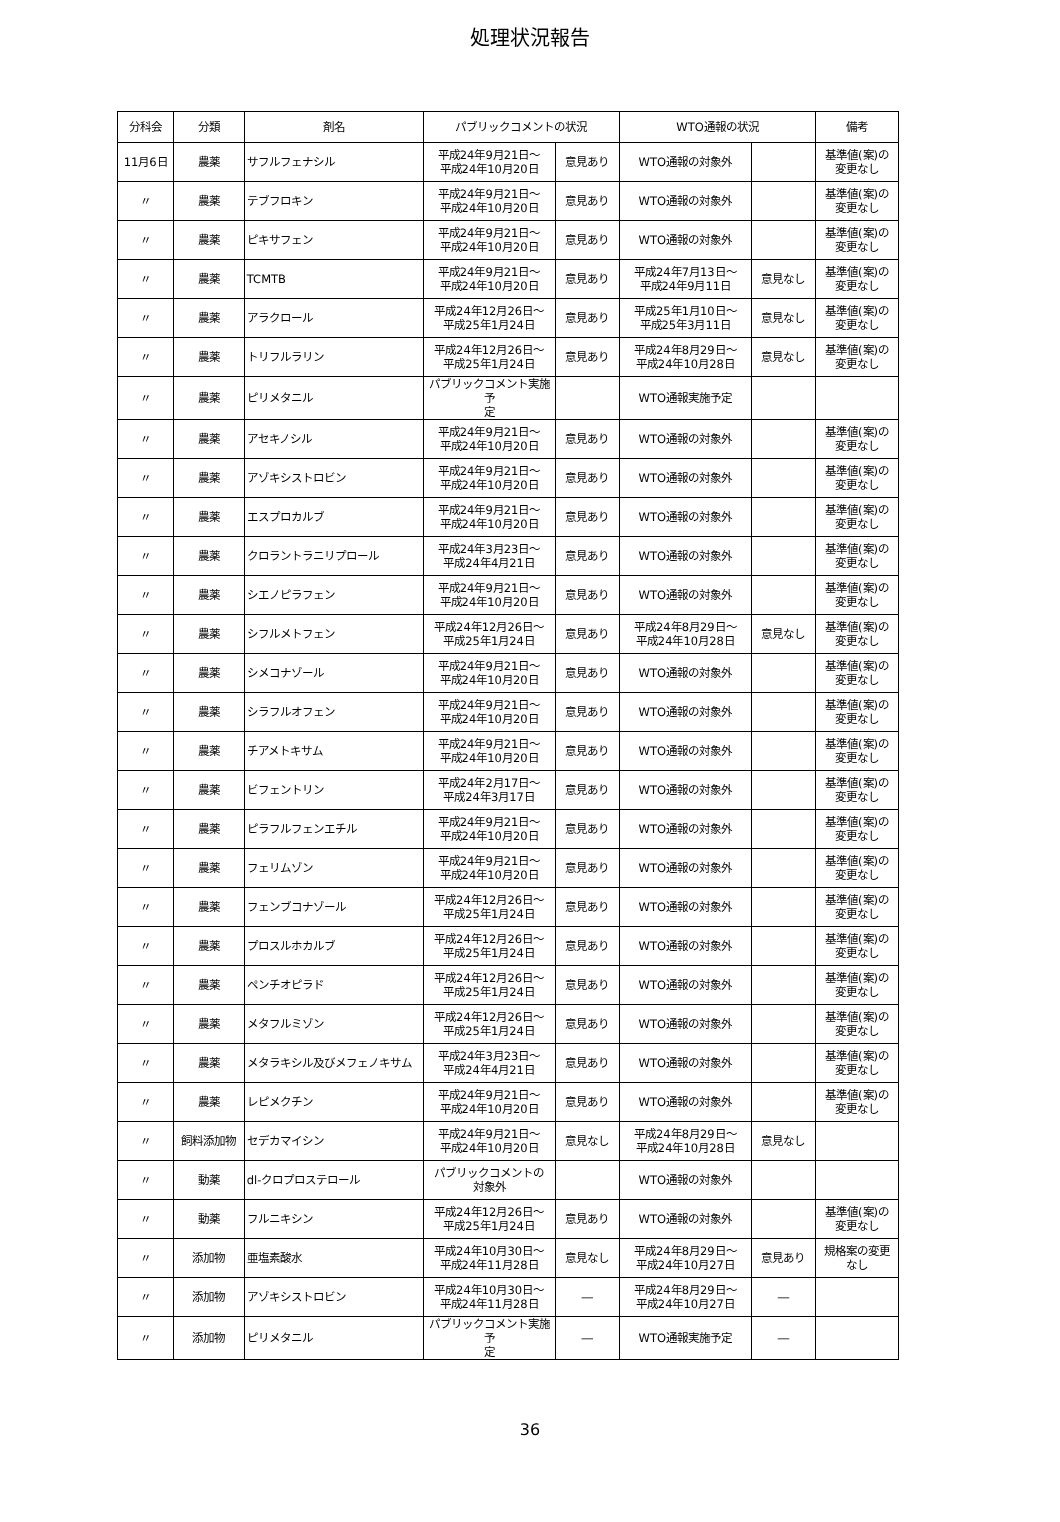処理状況報告
| 分科会 | 分類 | 剤名 | パブリックコメントの状況 | | WTO通報の状況 | | 備考 |
| --- | --- | --- | --- | --- | --- | --- | --- |
| 11月6日 | 農薬 | サフルフェナシル | 平成24年9月21日～ 平成24年10月20日 | 意見あり | WTO通報の対象外 | | 基準値(案)の 変更なし |
| 〃 | 農薬 | テブフロキン | 平成24年9月21日～ 平成24年10月20日 | 意見あり | WTO通報の対象外 | | 基準値(案)の 変更なし |
| 〃 | 農薬 | ピキサフェン | 平成24年9月21日～ 平成24年10月20日 | 意見あり | WTO通報の対象外 | | 基準値(案)の 変更なし |
| 〃 | 農薬 | TCMTB | 平成24年9月21日～ 平成24年10月20日 | 意見あり | 平成24年7月13日～ 平成24年9月11日 | 意見なし | 基準値(案)の 変更なし |
| 〃 | 農薬 | アラクロール | 平成24年12月26日～ 平成25年1月24日 | 意見あり | 平成25年1月10日～ 平成25年3月11日 | 意見なし | 基準値(案)の 変更なし |
| 〃 | 農薬 | トリフルラリン | 平成24年12月26日～ 平成25年1月24日 | 意見あり | 平成24年8月29日～ 平成24年10月28日 | 意見なし | 基準値(案)の 変更なし |
| 〃 | 農薬 | ピリメタニル | パブリックコメント実施予 定 | | WTO通報実施予定 | | |
| 〃 | 農薬 | アセキノシル | 平成24年9月21日～ 平成24年10月20日 | 意見あり | WTO通報の対象外 | | 基準値(案)の 変更なし |
| 〃 | 農薬 | アゾキシストロビン | 平成24年9月21日～ 平成24年10月20日 | 意見あり | WTO通報の対象外 | | 基準値(案)の 変更なし |
| 〃 | 農薬 | エスプロカルブ | 平成24年9月21日～ 平成24年10月20日 | 意見あり | WTO通報の対象外 | | 基準値(案)の 変更なし |
| 〃 | 農薬 | クロラントラニリプロール | 平成24年3月23日～ 平成24年4月21日 | 意見あり | WTO通報の対象外 | | 基準値(案)の 変更なし |
| 〃 | 農薬 | シエノピラフェン | 平成24年9月21日～ 平成24年10月20日 | 意見あり | WTO通報の対象外 | | 基準値(案)の 変更なし |
| 〃 | 農薬 | シフルメトフェン | 平成24年12月26日～ 平成25年1月24日 | 意見あり | 平成24年8月29日～ 平成24年10月28日 | 意見なし | 基準値(案)の 変更なし |
| 〃 | 農薬 | シメコナゾール | 平成24年9月21日～ 平成24年10月20日 | 意見あり | WTO通報の対象外 | | 基準値(案)の 変更なし |
| 〃 | 農薬 | シラフルオフェン | 平成24年9月21日～ 平成24年10月20日 | 意見あり | WTO通報の対象外 | | 基準値(案)の 変更なし |
| 〃 | 農薬 | チアメトキサム | 平成24年9月21日～ 平成24年10月20日 | 意見あり | WTO通報の対象外 | | 基準値(案)の 変更なし |
| 〃 | 農薬 | ビフェントリン | 平成24年2月17日～ 平成24年3月17日 | 意見あり | WTO通報の対象外 | | 基準値(案)の 変更なし |
| 〃 | 農薬 | ピラフルフェンエチル | 平成24年9月21日～ 平成24年10月20日 | 意見あり | WTO通報の対象外 | | 基準値(案)の 変更なし |
| 〃 | 農薬 | フェリムゾン | 平成24年9月21日～ 平成24年10月20日 | 意見あり | WTO通報の対象外 | | 基準値(案)の 変更なし |
| 〃 | 農薬 | フェンブコナゾール | 平成24年12月26日～ 平成25年1月24日 | 意見あり | WTO通報の対象外 | | 基準値(案)の 変更なし |
| 〃 | 農薬 | プロスルホカルブ | 平成24年12月26日～ 平成25年1月24日 | 意見あり | WTO通報の対象外 | | 基準値(案)の 変更なし |
| 〃 | 農薬 | ペンチオピラド | 平成24年12月26日～ 平成25年1月24日 | 意見あり | WTO通報の対象外 | | 基準値(案)の 変更なし |
| 〃 | 農薬 | メタフルミゾン | 平成24年12月26日～ 平成25年1月24日 | 意見あり | WTO通報の対象外 | | 基準値(案)の 変更なし |
| 〃 | 農薬 | メタラキシル及びメフェノキサム | 平成24年3月23日～ 平成24年4月21日 | 意見あり | WTO通報の対象外 | | 基準値(案)の 変更なし |
| 〃 | 農薬 | レピメクチン | 平成24年9月21日～ 平成24年10月20日 | 意見あり | WTO通報の対象外 | | 基準値(案)の 変更なし |
| 〃 | 飼料添加物 | セデカマイシン | 平成24年9月21日～ 平成24年10月20日 | 意見なし | 平成24年8月29日～ 平成24年10月28日 | 意見なし | |
| 〃 | 動薬 | dl-クロプロステロール | パブリックコメントの 対象外 | | WTO通報の対象外 | | |
| 〃 | 動薬 | フルニキシン | 平成24年12月26日～ 平成25年1月24日 | 意見あり | WTO通報の対象外 | | 基準値(案)の 変更なし |
| 〃 | 添加物 | 亜塩素酸水 | 平成24年10月30日～ 平成24年11月28日 | 意見なし | 平成24年8月29日～ 平成24年10月27日 | 意見あり | 規格案の変更 なし |
| 〃 | 添加物 | アゾキシストロビン | 平成24年10月30日～ 平成24年11月28日 | ― | 平成24年8月29日～ 平成24年10月27日 | ― | |
| 〃 | 添加物 | ピリメタニル | パブリックコメント実施予 定 | ― | WTO通報実施予定 | ― | |
36